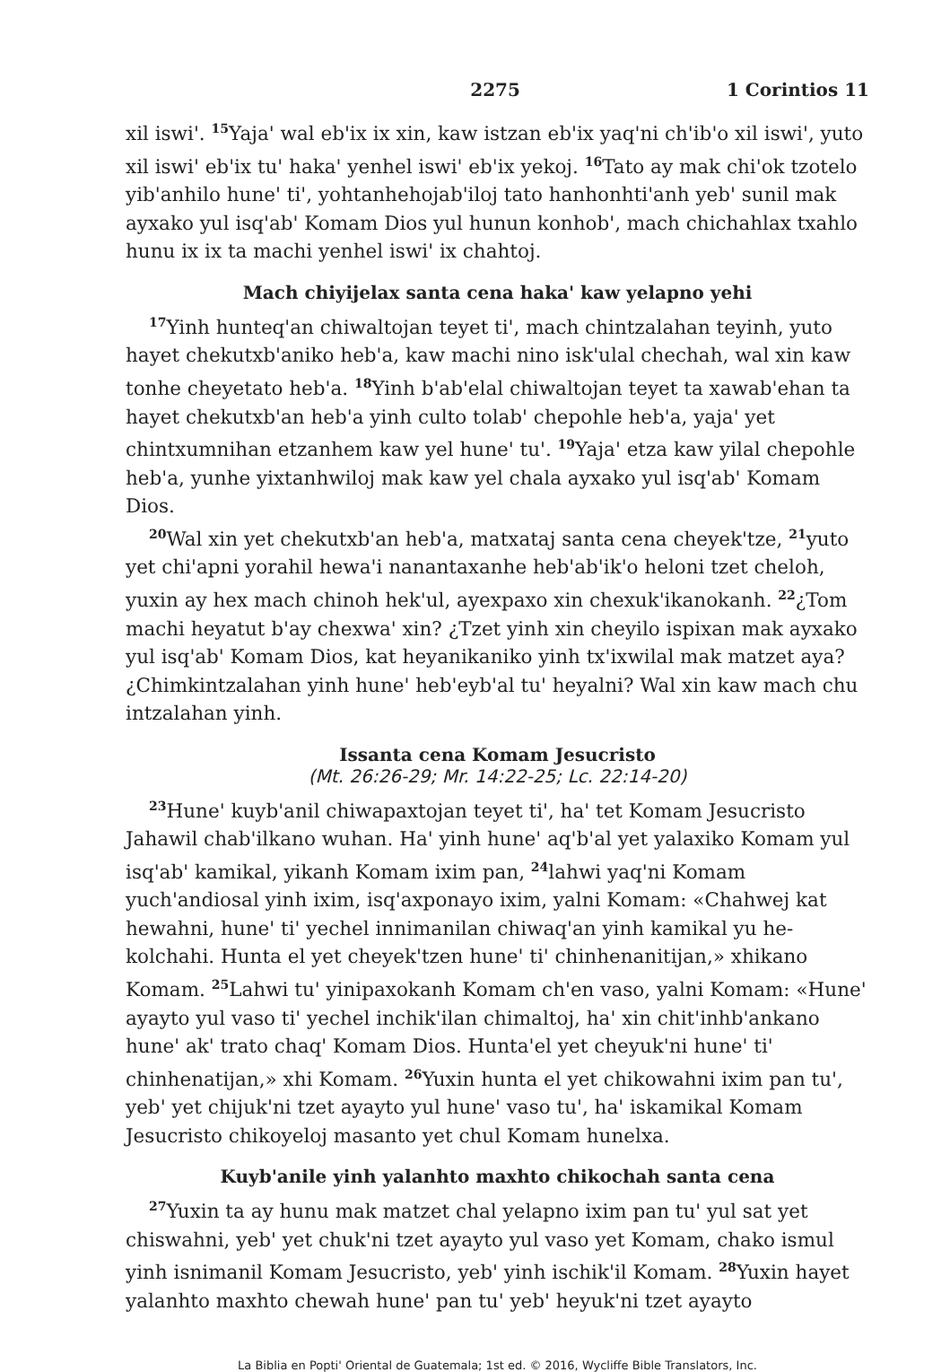2275 1 Corintios 11
xil iswi'. <sup>15</sup>Yaja' wal eb'ix ix xin, kaw istzan eb'ix yaq'ni ch'ib'o xil iswi', yuto xil iswi' eb'ix tu' haka' yenhel iswi' eb'ix yekoj. <sup>16</sup>Tato ay mak chi'ok tzotelo yib'anhilo hune' ti', yohtanhehojab'iloj tato hanhonhti'anh yeb' sunil mak ayxako yul isq'ab' Komam Dios yul hunun konhob', mach chi­chahlax txahlo hunu ix ix ta machi yenhel iswi' ix chahtoj.
Mach chiyijelax santa cena haka' kaw yelapno yehi
<sup>17</sup> Yinh hunteq'an chiwaltojan teyet ti', mach chintzalahan teyinh, yuto hayet chekutxb'aniko heb'a, kaw machi nino isk'ulal chechah, wal xin kaw tonhe cheyetato heb'a. <sup>18</sup>Yinh b'ab'elal chiwaltojan teyet ta xawab'e­han ta hayet chekutxb'an heb'a yinh culto tolab' chepohle heb'a, yaja' yet chintxumnihan etzanhem kaw yel hune' tu'. <sup>19</sup>Yaja' etza kaw yilal che­pohle heb'a, yunhe yixtanhwiloj mak kaw yel chala ayxako yul isq'ab' Komam Dios.
<sup>20</sup> Wal xin yet chekutxb'an heb'a, matxataj santa cena cheyek'tze, <sup>21</sup>yuto yet chi'apni yorahil hewa'i nanantaxanhe heb'ab'ik'o heloni tzet cheloh, yuxin ay hex mach chinoh hek'ul, ayexpaxo xin chexuk'ikano­kanh. <sup>22</sup>¿Tom machi heyatut b'ay chexwa' xin? ¿Tzet yinh xin cheyilo ispixan mak ayxako yul isq'ab' Komam Dios, kat heyanikaniko yinh tx'ixwilal mak matzet aya? ¿Chimkintzalahan yinh hune' heb'eyb'al tu' heyalni? Wal xin kaw mach chu intzalahan yinh.
Issanta cena Komam Jesucristo
(Mt. 26:26-29; Mr. 14:22-25; Lc. 22:14-20)
<sup>23</sup> Hune' kuyb'anil chiwapaxtojan teyet ti', ha' tet Komam Jesucristo Jahawil chab'ilkano wuhan. Ha' yinh hune' aq'b'al yet yalaxiko Komam yul isq'ab' kamikal, yikanh Komam ixim pan, <sup>24</sup>lahwi yaq'ni Komam yuch'andiosal yinh ixim, isq'axponayo ixim, yalni Komam: «Chahwej kat hewahni, hune' ti' yechel innimanilan chiwaq'an yinh kamikal yu he­kolchahi. Hunta el yet cheyek'tzen hune' ti' chinhenanitijan,» xhikano Komam. <sup>25</sup>Lahwi tu' yinipaxokanh Komam ch'en vaso, yalni Komam: «Hune' ayayto yul vaso ti' yechel inchik'ilan chimaltoj, ha' xin chit'inh­b'ankano hune' ak' trato chaq' Komam Dios. Hunta'el yet cheyuk'ni hune' ti' chinhenatijan,» xhi Komam. <sup>26</sup>Yuxin hunta el yet chikowahni ixim pan tu', yeb' yet chijuk'ni tzet ayayto yul hune' vaso tu', ha' iskamikal Komam Jesucristo chikoyeloj masanto yet chul Komam hunelxa.
Kuyb'anile yinh yalanhto maxhto chikochah santa cena
<sup>27</sup> Yuxin ta ay hunu mak matzet chal yelapno ixim pan tu' yul sat yet chiswahni, yeb' yet chuk'ni tzet ayayto yul vaso yet Komam, chako ismul yinh isnimanil Komam Jesucristo, yeb' yinh ischik'il Komam. <sup>28</sup>Yuxin hayet yalanhto maxhto chewah hune' pan tu' yeb' heyuk'ni tzet ayayto
La Biblia en Popti' Oriental de Guatemala; 1st ed. © 2016, Wycliffe Bible Translators, Inc.